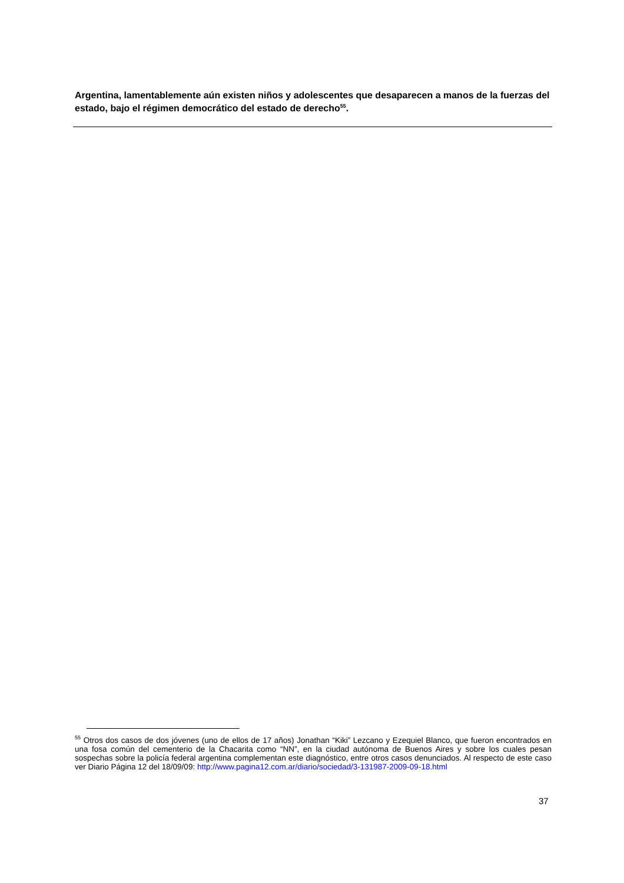Argentina, lamentablemente aún existen niños y adolescentes que desaparecen a manos de la fuerzas del estado, bajo el régimen democrático del estado de derecho<sup>55</sup>.
<sup>55</sup> Otros dos casos de dos jóvenes (uno de ellos de 17 años) Jonathan “Kiki” Lezcano y Ezequiel Blanco, que fueron encontrados en una fosa común del cementerio de la Chacarita como “NN”, en la ciudad autónoma de Buenos Aires y sobre los cuales pesan sospechas sobre la policía federal argentina complementan este diagnóstico, entre otros casos denunciados. Al respecto de este caso ver Diario Página 12 del 18/09/09: http://www.pagina12.com.ar/diario/sociedad/3-131987-2009-09-18.html
37